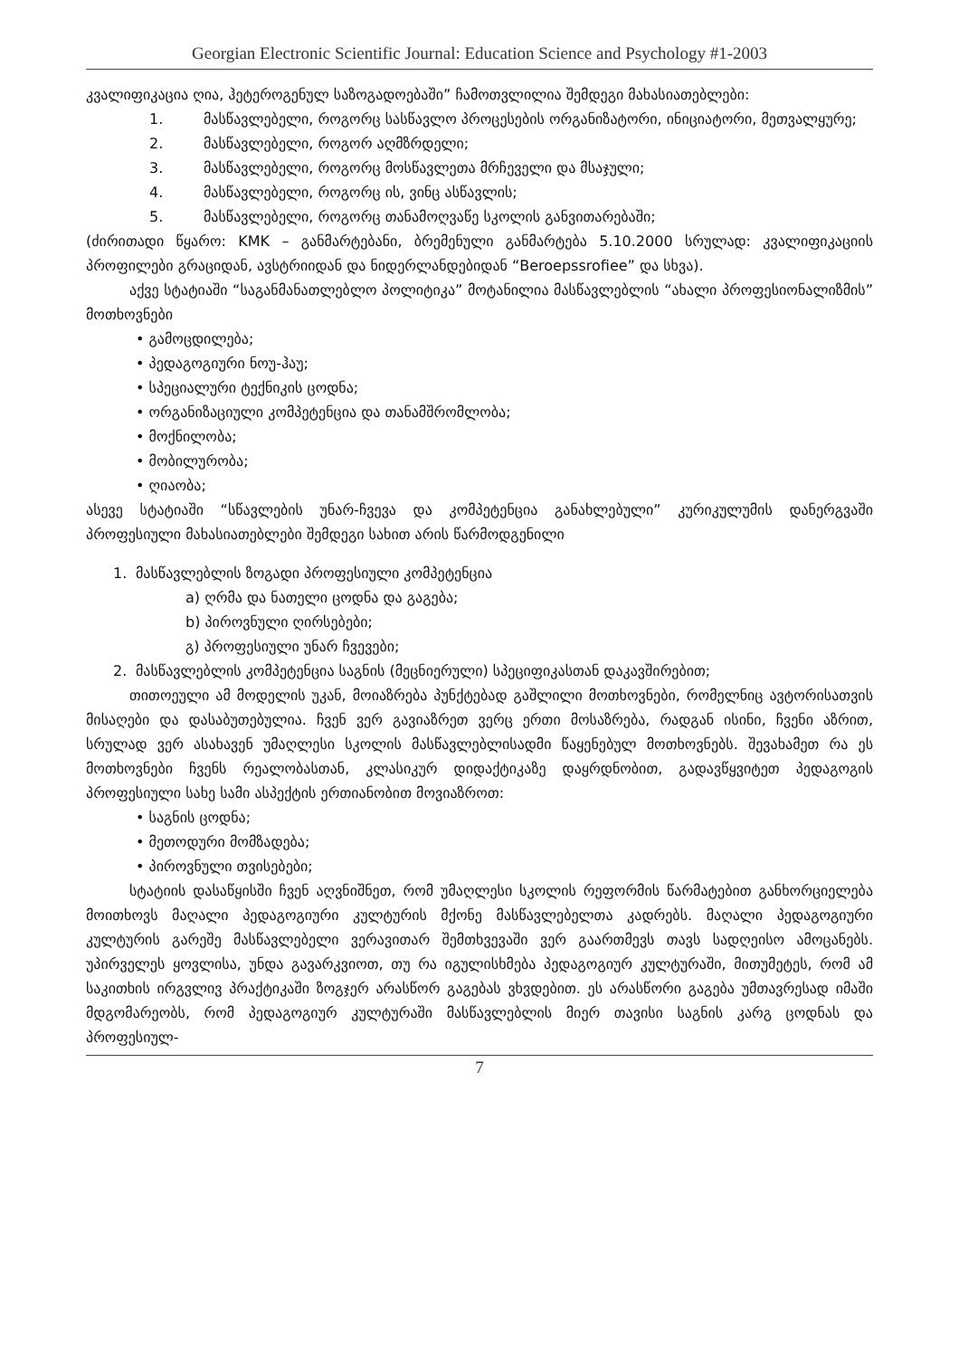Georgian Electronic Scientific Journal: Education Science and Psychology #1-2003
კვალიფიკაცია ღია, ჰეტეროგენულ საზოგადოებაში” ჩამოთვლილია შემდეგი მახასიათებლები:
1. მასწავლებელი, როგორც სასწავლო პროცესების ორგანიზატორი, ინიციატორი, მეთვალყურე;
2. მასწავლებელი, როგორ აღმზრდელი;
3. მასწავლებელი, როგორც მოსწავლეთა მრჩეველი და მსაჯული;
4. მასწავლებელი, როგორც ის, ვინც ასწავლის;
5. მასწავლებელი, როგორც თანამოღვაწე სკოლის განვითარებაში;
(ძირითადი წყარო: KMK – განმარტებანი, ბრემენული განმარტება 5.10.2000 სრულად: კვალიფიკაციის პროფილები გრაციდან, ავსტრიიდან და ნიდერლანდებიდან “Beroepssrofiee” და სხვა).
აქვე სტატიაში “საგანმანათლებლო პოლიტიკა” მოტანილია მასწავლებლის “ახალი პროფესიონალიზმის” მოთხოვნები
• გამოცდილება;
• პედაგოგიური ნოუ-ჰაუ;
• სპეციალური ტექნიკის ცოდნა;
• ორგანიზაციული კომპეტენცია და თანამშრომლობა;
• მოქნილობა;
• მობილურობა;
• ღიაობა;
ასევე სტატიაში “სწავლების უნარ-ჩვევა და კომპეტენცია განახლებული” კურიკულუმის დანერგვაში პროფესიული მახასიათებლები შემდეგი სახით არის წარმოდგენილი
1. მასწავლებლის ზოგადი პროფესიული კომპეტენცია
a) ღრმა და ნათელი ცოდნა და გაგება;
b) პიროვნული ღირსებები;
გ) პროფესიული უნარ ჩვევები;
2. მასწავლებლის კომპეტენცია საგნის (მეცნიერული) სპეციფიკასთან დაკავშირებით;
თითოეული ამ მოდელის უკან, მოიაზრება პუნქტებად გაშლილი მოთხოვნები, რომელნიც ავტორისათვის მისაღები და დასაბუთებულია. ჩვენ ვერ გავიაზრეთ ვერც ერთი მოსაზრება, რადგან ისინი, ჩვენი აზრით, სრულად ვერ ასახავენ უმაღლესი სკოლის მასწავლებლისადმი წაყენებულ მოთხოვნებს. შევახამეთ რა ეს მოთხოვნები ჩვენს რეალობასთან, კლასიკურ დიდაქტიკაზე დაყრდნობით, გადავწყვიტეთ პედაგოგის პროფესიული სახე სამი ასპექტის ერთიანობით მოვიაზროთ:
• საგნის ცოდნა;
• მეთოდური მომზადება;
• პიროვნული თვისებები;
სტატიის დასაწყისში ჩვენ აღვნიშნეთ, რომ უმაღლესი სკოლის რეფორმის წარმატებით განხორციელება მოითხოვს მაღალი პედაგოგიური კულტურის მქონე მასწავლებელთა კადრებს. მაღალი პედაგოგიური კულტურის გარეშე მასწავლებელი ვერავითარ შემთხვევაში ვერ გაართმევს თავს სადღეისო ამოცანებს. უპირველეს ყოვლისა, უნდა გავარკვიოთ, თუ რა იგულისხმება პედაგოგიურ კულტურაში, მითუმეტეს, რომ ამ საკითხის ირგვლივ პრაქტიკაში ზოგჯერ არასწორ გაგებას ვხვდებით. ეს არასწორი გაგება უმთავრესად იმაში მდგომარეობს, რომ პედაგოგიურ კულტურაში მასწავლებლის მიერ თავისი საგნის კარგ ცოდნას და პროფესიულ-
7